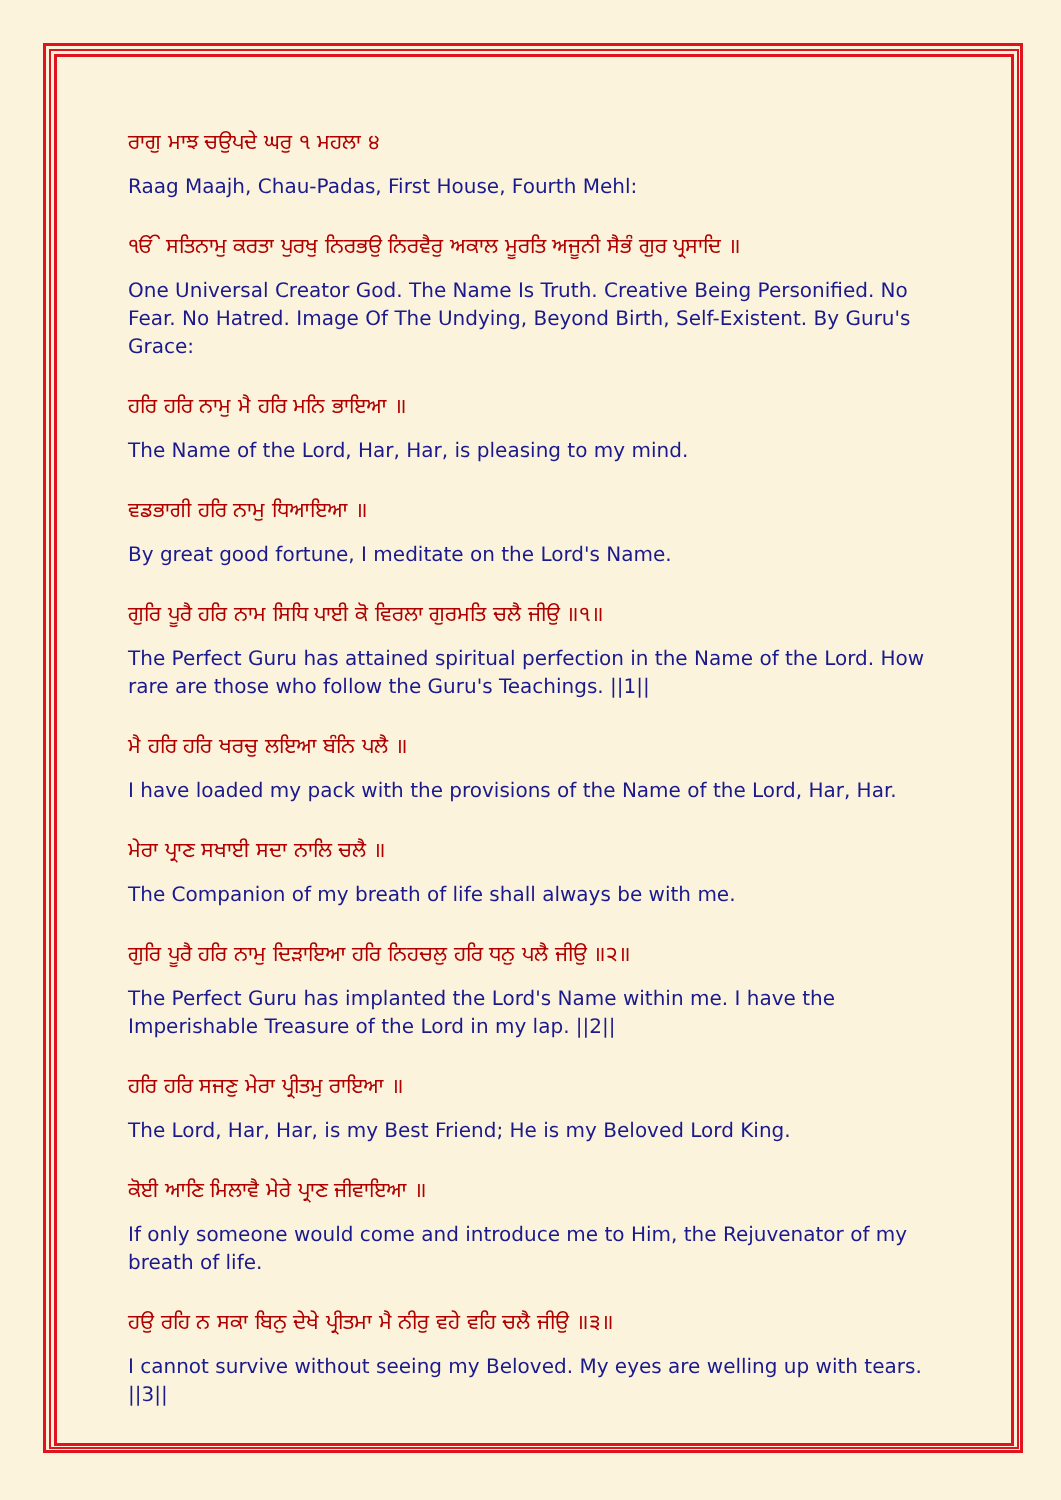ਰਾਗੁ ਮਾਝ ਚਉਪਦੇ ਘਰੁ ੧ ਮਹਲਾ ੪
Raag Maajh, Chau-Padas, First House, Fourth Mehl:
ੴ ਸਤਿਨਾਮੁ ਕਰਤਾ ਪੁਰਖੁ ਨਿਰਭਉ ਨਿਰਵੈਰੁ ਅਕਾਲ ਮੂਰਤਿ ਅਜੂਨੀ ਸੈਭੰ ਗੁਰ ਪ੍ਰਸਾਦਿ ॥
One Universal Creator God. The Name Is Truth. Creative Being Personified. No Fear. No Hatred. Image Of The Undying, Beyond Birth, Self-Existent. By Guru's Grace:
ਹਰਿ ਹਰਿ ਨਾਮੁ ਮੈ ਹਰਿ ਮਨਿ ਭਾਇਆ ॥
The Name of the Lord, Har, Har, is pleasing to my mind.
ਵਡਭਾਗੀ ਹਰਿ ਨਾਮੁ ਧਿਆਇਆ ॥
By great good fortune, I meditate on the Lord's Name.
ਗੁਰਿ ਪੂਰੈ ਹਰਿ ਨਾਮ ਸਿਧਿ ਪਾਈ ਕੋ ਵਿਰਲਾ ਗੁਰਮਤਿ ਚਲੈ ਜੀਉ ॥੧॥
The Perfect Guru has attained spiritual perfection in the Name of the Lord. How rare are those who follow the Guru's Teachings. ||1||
ਮੈ ਹਰਿ ਹਰਿ ਖਰਚੁ ਲਇਆ ਬੰਨਿ ਪਲੈ ॥
I have loaded my pack with the provisions of the Name of the Lord, Har, Har.
ਮੇਰਾ ਪ੍ਰਾਣ ਸਖਾਈ ਸਦਾ ਨਾਲਿ ਚਲੈ ॥
The Companion of my breath of life shall always be with me.
ਗੁਰਿ ਪੂਰੈ ਹਰਿ ਨਾਮੁ ਦਿੜਾਇਆ ਹਰਿ ਨਿਹਚਲੁ ਹਰਿ ਧਨੁ ਪਲੈ ਜੀਉ ॥੨॥
The Perfect Guru has implanted the Lord's Name within me. I have the Imperishable Treasure of the Lord in my lap. ||2||
ਹਰਿ ਹਰਿ ਸਜਣੁ ਮੇਰਾ ਪ੍ਰੀਤਮੁ ਰਾਇਆ ॥
The Lord, Har, Har, is my Best Friend; He is my Beloved Lord King.
ਕੋਈ ਆਣਿ ਮਿਲਾਵੈ ਮੇਰੇ ਪ੍ਰਾਣ ਜੀਵਾਇਆ ॥
If only someone would come and introduce me to Him, the Rejuvenator of my breath of life.
ਹਉ ਰਹਿ ਨ ਸਕਾ ਬਿਨੁ ਦੇਖੇ ਪ੍ਰੀਤਮਾ ਮੈ ਨੀਰੁ ਵਹੇ ਵਹਿ ਚਲੈ ਜੀਉ ॥੩॥
I cannot survive without seeing my Beloved. My eyes are welling up with tears. ||3||